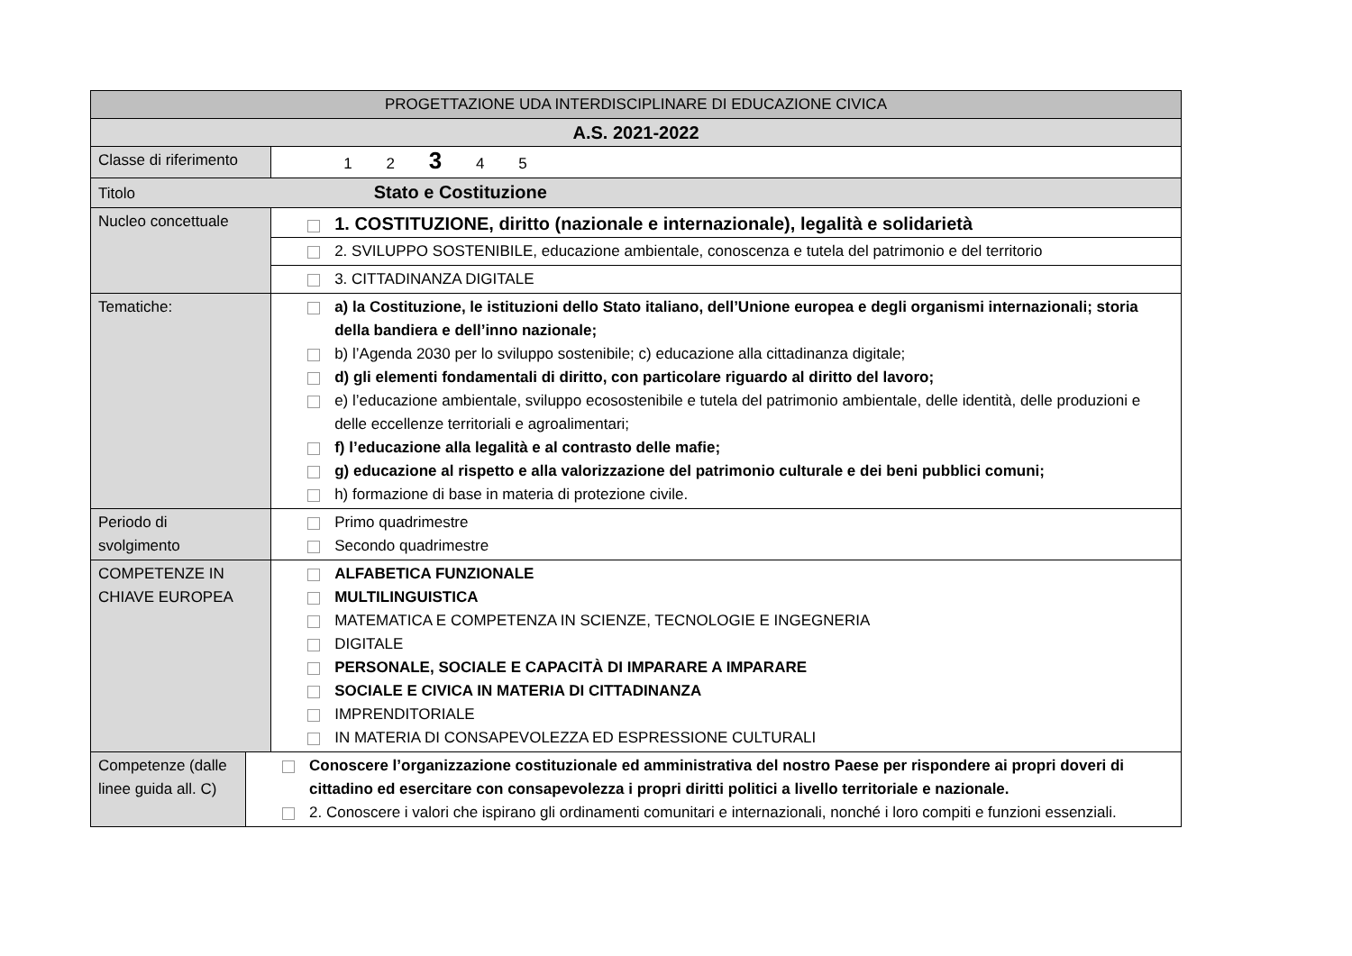| PROGETTAZIONE UDA INTERDISCIPLINARE DI EDUCAZIONE CIVICA | | |
| A.S. 2021-2022 | | |
| Classe di riferimento | | 1 2 3 4 5 |
| Titolo Stato e Costituzione | | |
| Nucleo concettuale | | 1. COSTITUZIONE, diritto (nazionale e internazionale), legalità e solidarietà 2. SVILUPPO SOSTENIBILE, educazione ambientale, conoscenza e tutela del patrimonio e del territorio 3. CITTADINANZA DIGITALE |
| Tematiche: | | a) la Costituzione, le istituzioni dello Stato italiano, dell’Unione europea e degli organismi internazionali; storia della bandiera e dell’inno nazionale; b) l’Agenda 2030 per lo sviluppo sostenibile; c) educazione alla cittadinanza digitale; d) gli elementi fondamentali di diritto, con particolare riguardo al diritto del lavoro; e) l’educazione ambientale, sviluppo ecosostenibile e tutela del patrimonio ambientale, delle identità, delle produzioni e delle eccellenze territoriali e agroalimentari; f) l’educazione alla legalità e al contrasto delle mafie; g) educazione al rispetto e alla valorizzazione del patrimonio culturale e dei beni pubblici comuni; h) formazione di base in materia di protezione civile. |
| Periodo di svolgimento | | Primo quadrimestre Secondo quadrimestre |
| COMPETENZE IN CHIAVE EUROPEA | | ALFABETICA FUNZIONALE MULTILINGUISTICA MATEMATICA E COMPETENZA IN SCIENZE, TECNOLOGIE E INGEGNERIA DIGITALE PERSONALE, SOCIALE E CAPACITÀ DI IMPARARE A IMPARARE SOCIALE E CIVICA IN MATERIA DI CITTADINANZA IMPRENDITORIALE IN MATERIA DI CONSAPEVOLEZZA ED ESPRESSIONE CULTURALI |
| Competenze (dalle linee guida all. C) | Conoscere l’organizzazione costituzionale ed amministrativa del nostro Paese per rispondere ai propri doveri di cittadino ed esercitare con consapevolezza i propri diritti politici a livello territoriale e nazionale. 2. Conoscere i valori che ispirano gli ordinamenti comunitari e internazionali, nonché i loro compiti e funzioni essenziali. | |